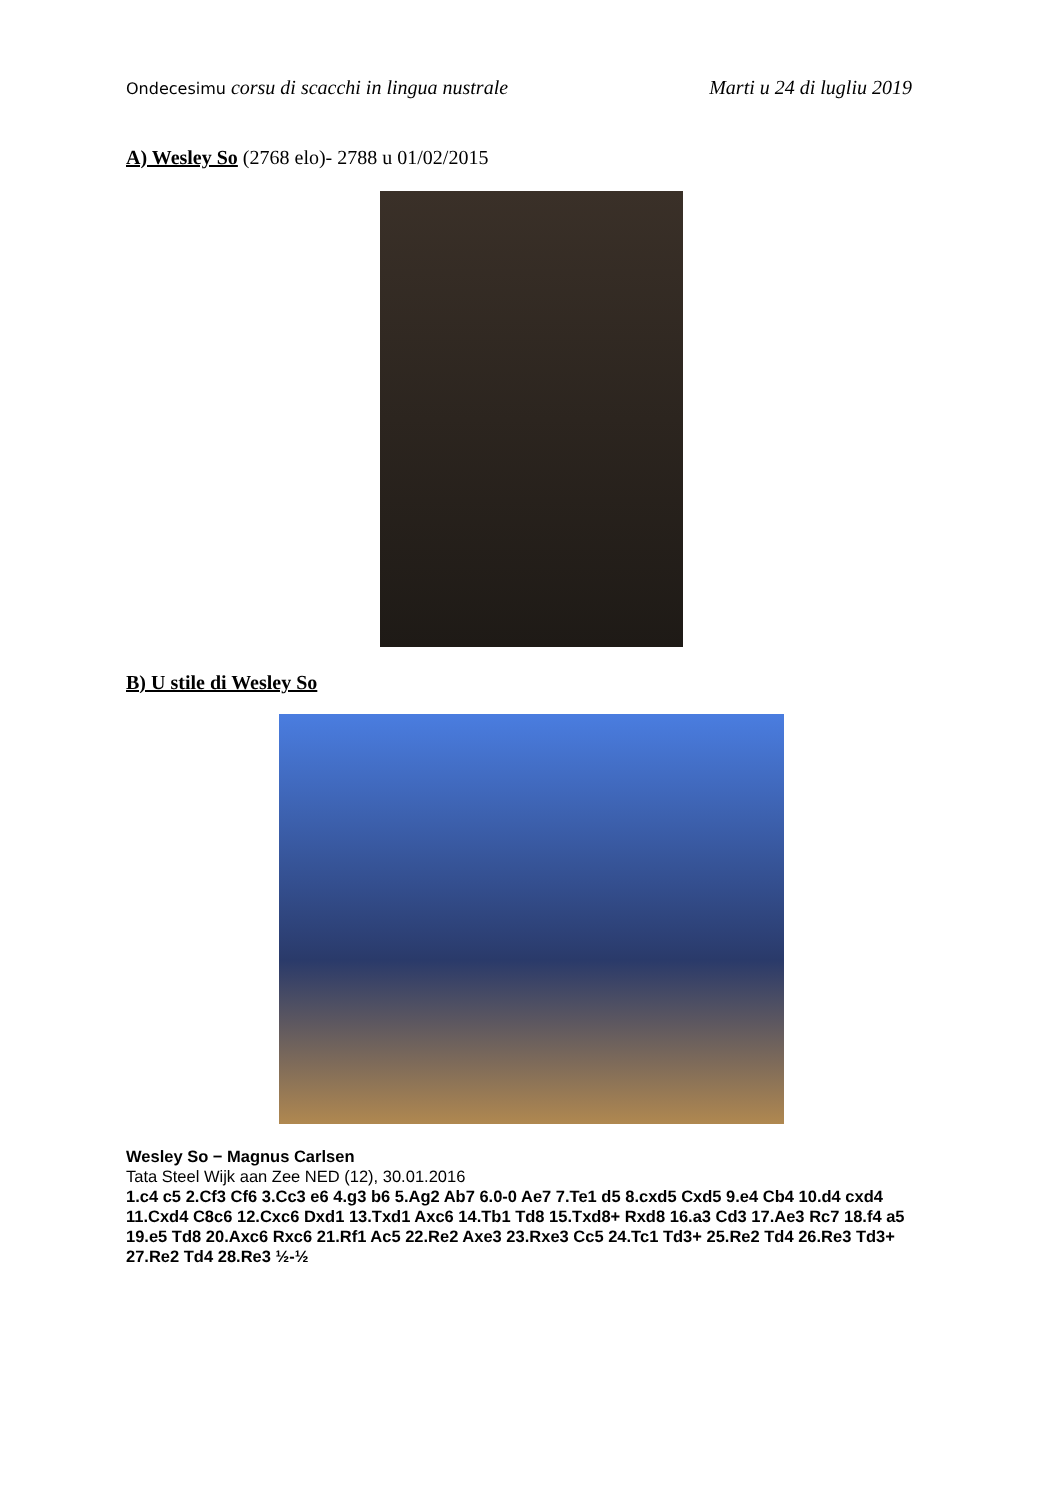Ondecesimu corsu di scacchi in lingua nustrale
Marti u 24 di lugliu 2019
A) Wesley So (2768 elo)- 2788 u 01/02/2015
B) U stile di Wesley So
Wesley So − Magnus Carlsen
Tata Steel Wijk aan Zee NED (12), 30.01.2016
1.c4 c5 2.Cf3 Cf6 3.Cc3 e6 4.g3 b6 5.Ag2 Ab7 6.0-0 Ae7 7.Te1 d5 8.cxd5 Cxd5 9.e4 Cb4 10.d4 cxd4 11.Cxd4 C8c6 12.Cxc6 Dxd1 13.Txd1 Axc6 14.Tb1 Td8 15.Txd8+ Rxd8 16.a3 Cd3 17.Ae3 Rc7 18.f4 a5 19.e5 Td8 20.Axc6 Rxc6 21.Rf1 Ac5 22.Re2 Axe3 23.Rxe3 Cc5 24.Tc1 Td3+ 25.Re2 Td4 26.Re3 Td3+ 27.Re2 Td4 28.Re3 ½-½